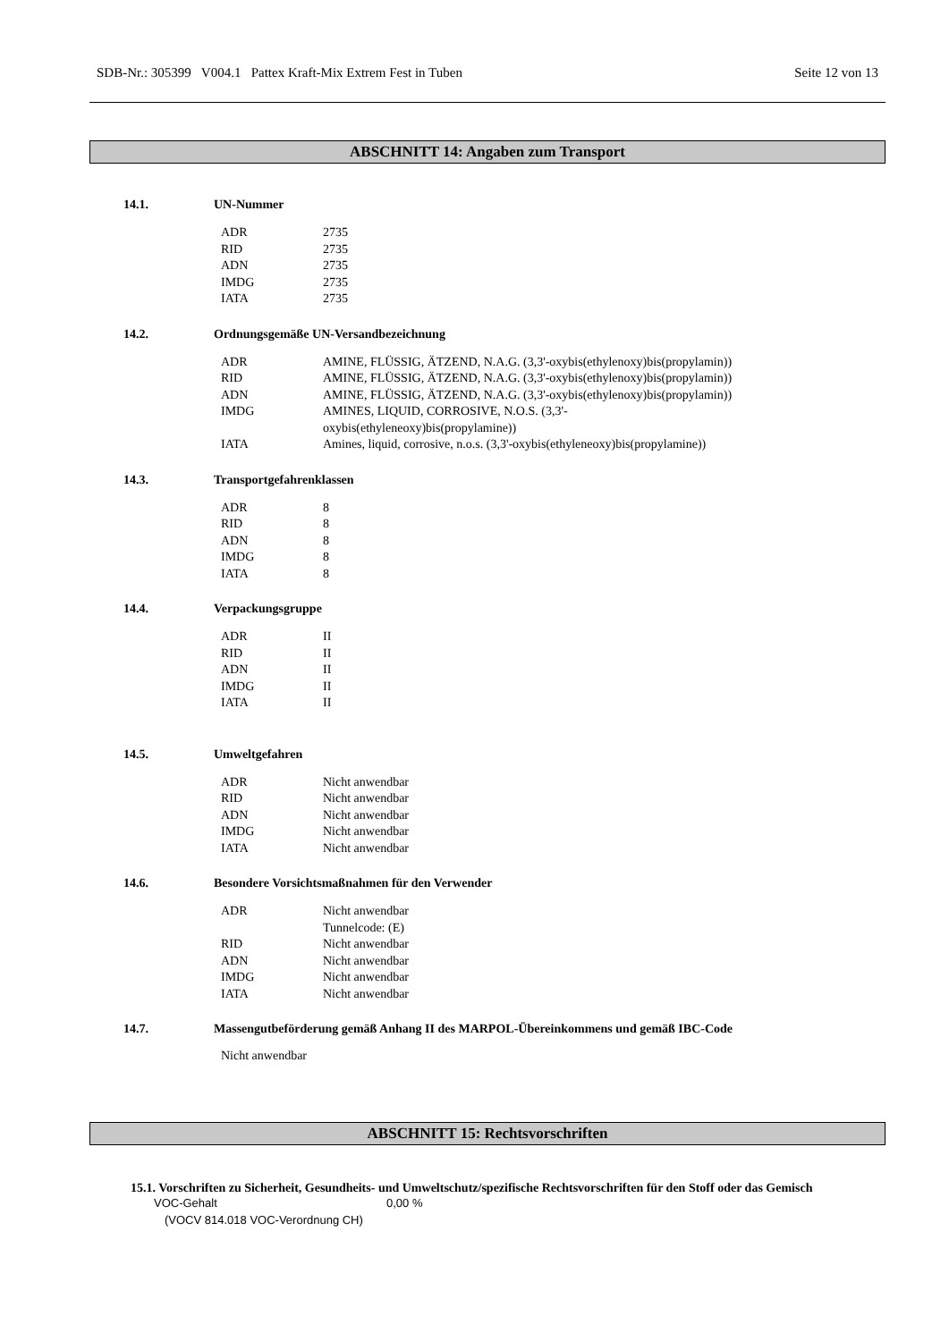SDB-Nr.: 305399 V004.1 Pattex Kraft-Mix Extrem Fest in Tuben Seite 12 von 13
ABSCHNITT 14: Angaben zum Transport
14.1. UN-Nummer
| ADR | 2735 |
| RID | 2735 |
| ADN | 2735 |
| IMDG | 2735 |
| IATA | 2735 |
14.2. Ordnungsgemäße UN-Versandbezeichnung
| ADR | AMINE, FLÜSSIG, ÄTZEND, N.A.G. (3,3'-oxybis(ethylenoxy)bis(propylamin)) |
| RID | AMINE, FLÜSSIG, ÄTZEND, N.A.G. (3,3'-oxybis(ethylenoxy)bis(propylamin)) |
| ADN | AMINE, FLÜSSIG, ÄTZEND, N.A.G. (3,3'-oxybis(ethylenoxy)bis(propylamin)) |
| IMDG | AMINES, LIQUID, CORROSIVE, N.O.S. (3,3'- oxybis(ethyleneoxy)bis(propylamine)) |
| IATA | Amines, liquid, corrosive, n.o.s. (3,3'-oxybis(ethyleneoxy)bis(propylamine)) |
14.3. Transportgefahrenklassen
| ADR | 8 |
| RID | 8 |
| ADN | 8 |
| IMDG | 8 |
| IATA | 8 |
14.4. Verpackungsgruppe
| ADR | II |
| RID | II |
| ADN | II |
| IMDG | II |
| IATA | II |
14.5. Umweltgefahren
| ADR | Nicht anwendbar |
| RID | Nicht anwendbar |
| ADN | Nicht anwendbar |
| IMDG | Nicht anwendbar |
| IATA | Nicht anwendbar |
14.6. Besondere Vorsichtsmaßnahmen für den Verwender
| ADR | Nicht anwendbar Tunnelcode: (E) |
| RID | Nicht anwendbar |
| ADN | Nicht anwendbar |
| IMDG | Nicht anwendbar |
| IATA | Nicht anwendbar |
14.7. Massengutbeförderung gemäß Anhang II des MARPOL-Übereinkommens und gemäß IBC-Code
Nicht anwendbar
ABSCHNITT 15: Rechtsvorschriften
15.1. Vorschriften zu Sicherheit, Gesundheits- und Umweltschutz/spezifische Rechtsvorschriften für den Stoff oder das Gemisch
| VOC-Gehalt (VOCV 814.018 VOC-Verordnung CH) | 0,00 % |